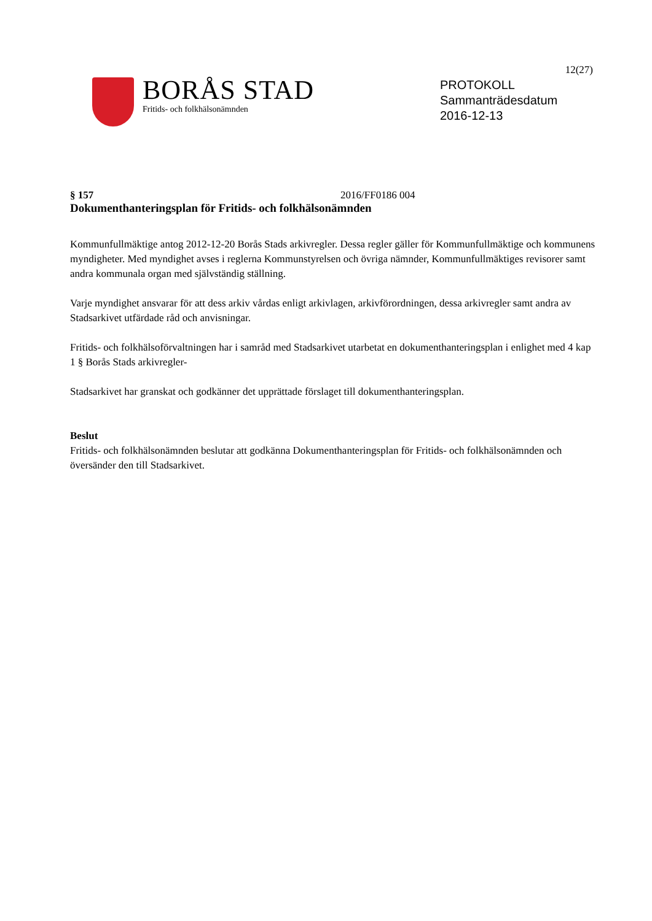12(27)
BORÅS STAD
Fritids- och folkhälsonämnden
PROTOKOLL
Sammanträdesdatum
2016-12-13
§ 157 2016/FF0186 004
Dokumenthanteringsplan för Fritids- och folkhälsonämnden
Kommunfullmäktige antog 2012-12-20 Borås Stads arkivregler. Dessa regler gäller för Kommunfullmäktige och kommunens myndigheter. Med myndighet avses i reglerna Kommunstyrelsen och övriga nämnder, Kommunfullmäktiges revisorer samt andra kommunala organ med självständig ställning.
Varje myndighet ansvarar för att dess arkiv vårdas enligt arkivlagen, arkivförordningen, dessa arkivregler samt andra av Stadsarkivet utfärdade råd och anvisningar.
Fritids- och folkhälsoförvaltningen har i samråd med Stadsarkivet utarbetat en dokumenthanteringsplan i enlighet med 4 kap 1 § Borås Stads arkivregler-
Stadsarkivet har granskat och godkänner det upprättade förslaget till dokumenthanteringsplan.
Beslut
Fritids- och folkhälsonämnden beslutar att godkänna Dokumenthanteringsplan för Fritids- och folkhälsonämnden och översänder den till Stadsarkivet.